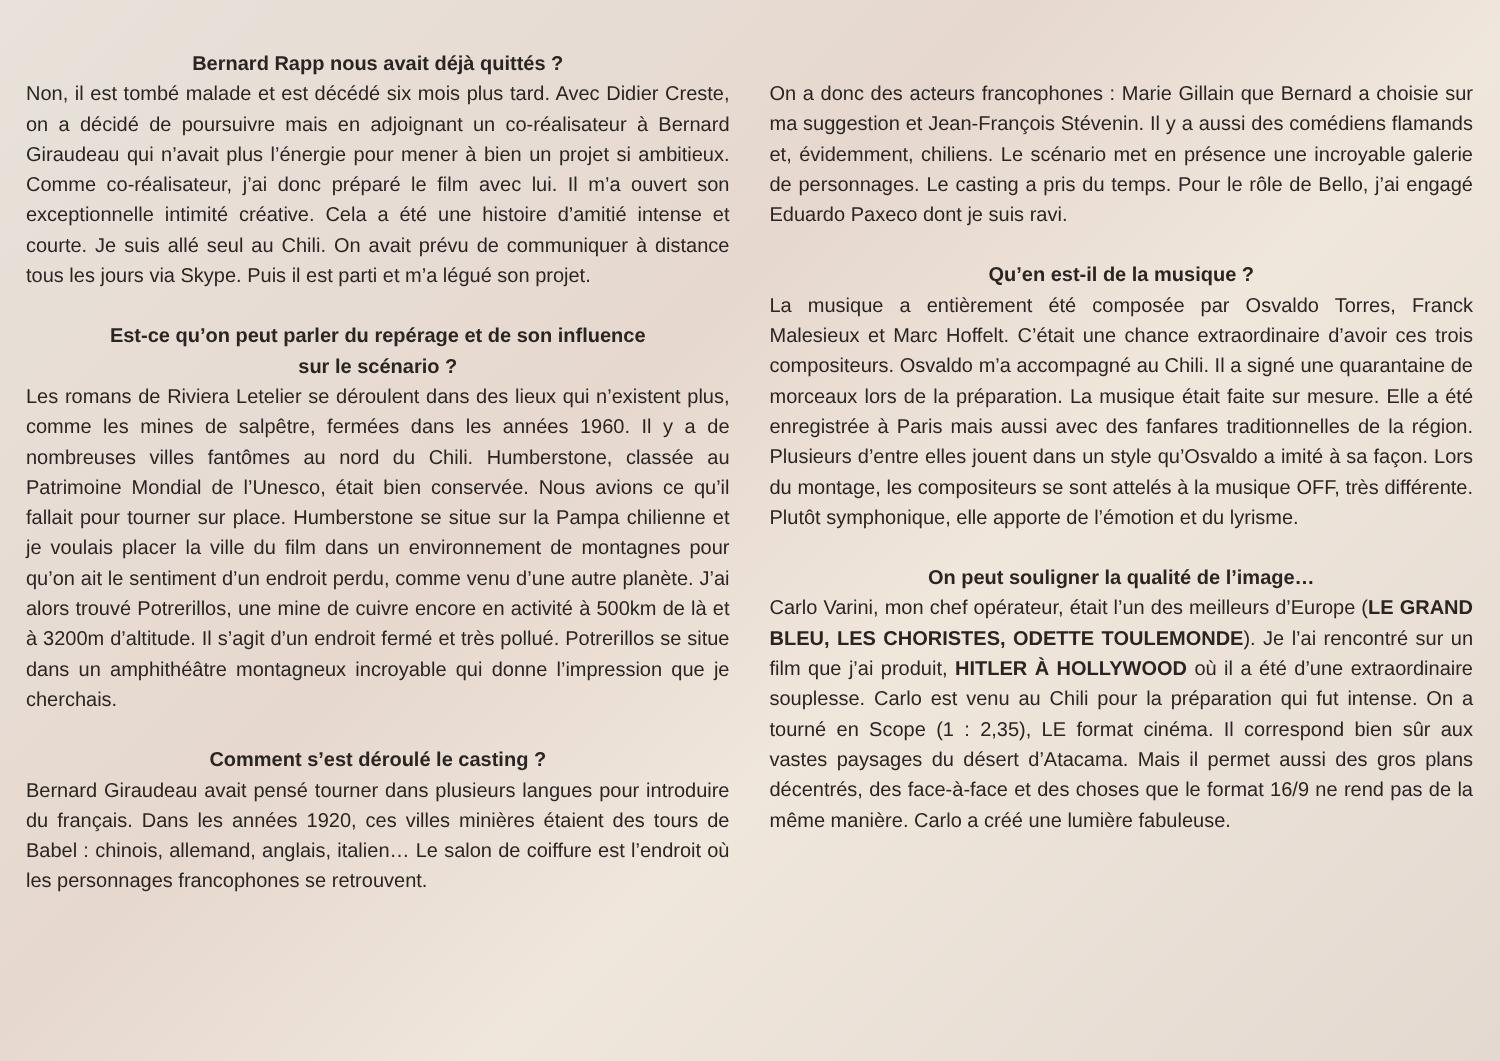Bernard Rapp nous avait déjà quittés ?
Non, il est tombé malade et est décédé six mois plus tard. Avec Didier Creste, on a décidé de poursuivre mais en adjoignant un co-réalisateur à Bernard Giraudeau qui n’avait plus l’énergie pour mener à bien un projet si ambitieux. Comme co-réalisateur, j’ai donc préparé le film avec lui. Il m’a ouvert son exceptionnelle intimité créative. Cela a été une histoire d’amitié intense et courte. Je suis allé seul au Chili. On avait prévu de communiquer à distance tous les jours via Skype. Puis il est parti et m’a légué son projet.
Est-ce qu’on peut parler du repérage et de son influence
sur le scénario ?
Les romans de Riviera Letelier se déroulent dans des lieux qui n’existent plus, comme les mines de salpêtre, fermées dans les années 1960. Il y a de nombreuses villes fantômes au nord du Chili. Humberstone, classée au Patrimoine Mondial de l’Unesco, était bien conservée. Nous avions ce qu’il fallait pour tourner sur place. Humberstone se situe sur la Pampa chilienne et je voulais placer la ville du film dans un environnement de montagnes pour qu’on ait le sentiment d’un endroit perdu, comme venu d’une autre planète. J’ai alors trouvé Potrerillos, une mine de cuivre encore en activité à 500km de là et à 3200m d’altitude. Il s’agit d’un endroit fermé et très pollué. Potrerillos se situe dans un amphithéâtre montagneux incroyable qui donne l’impression que je cherchais.
Comment s’est déroulé le casting ?
Bernard Giraudeau avait pensé tourner dans plusieurs langues pour introduire du français. Dans les années 1920, ces villes minières étaient des tours de Babel : chinois, allemand, anglais, italien… Le salon de coiffure est l’endroit où les personnages francophones se retrouvent.
On a donc des acteurs francophones : Marie Gillain que Bernard a choisie sur ma suggestion et Jean-François Stévenin. Il y a aussi des comédiens flamands et, évidemment, chiliens. Le scénario met en présence une incroyable galerie de personnages. Le casting a pris du temps. Pour le rôle de Bello, j’ai engagé Eduardo Paxeco dont je suis ravi.
Qu’en est-il de la musique ?
La musique a entièrement été composée par Osvaldo Torres, Franck Malesieux et Marc Hoffelt. C’était une chance extraordinaire d’avoir ces trois compositeurs. Osvaldo m’a accompagné au Chili. Il a signé une quarantaine de morceaux lors de la préparation. La musique était faite sur mesure. Elle a été enregistrée à Paris mais aussi avec des fanfares traditionnelles de la région. Plusieurs d’entre elles jouent dans un style qu’Osvaldo a imité à sa façon. Lors du montage, les compositeurs se sont attelés à la musique OFF, très différente. Plutôt symphonique, elle apporte de l’émotion et du lyrisme.
On peut souligner la qualité de l’image…
Carlo Varini, mon chef opérateur, était l’un des meilleurs d’Europe (LE GRAND BLEU, LES CHORISTES, ODETTE TOULEMONDE). Je l’ai rencontré sur un film que j’ai produit, HITLER À HOLLYWOOD où il a été d’une extraordinaire souplesse. Carlo est venu au Chili pour la préparation qui fut intense. On a tourné en Scope (1 : 2,35), LE format cinéma. Il correspond bien sûr aux vastes paysages du désert d’Atacama. Mais il permet aussi des gros plans décentrés, des face-à-face et des choses que le format 16/9 ne rend pas de la même manière. Carlo a créé une lumière fabuleuse.